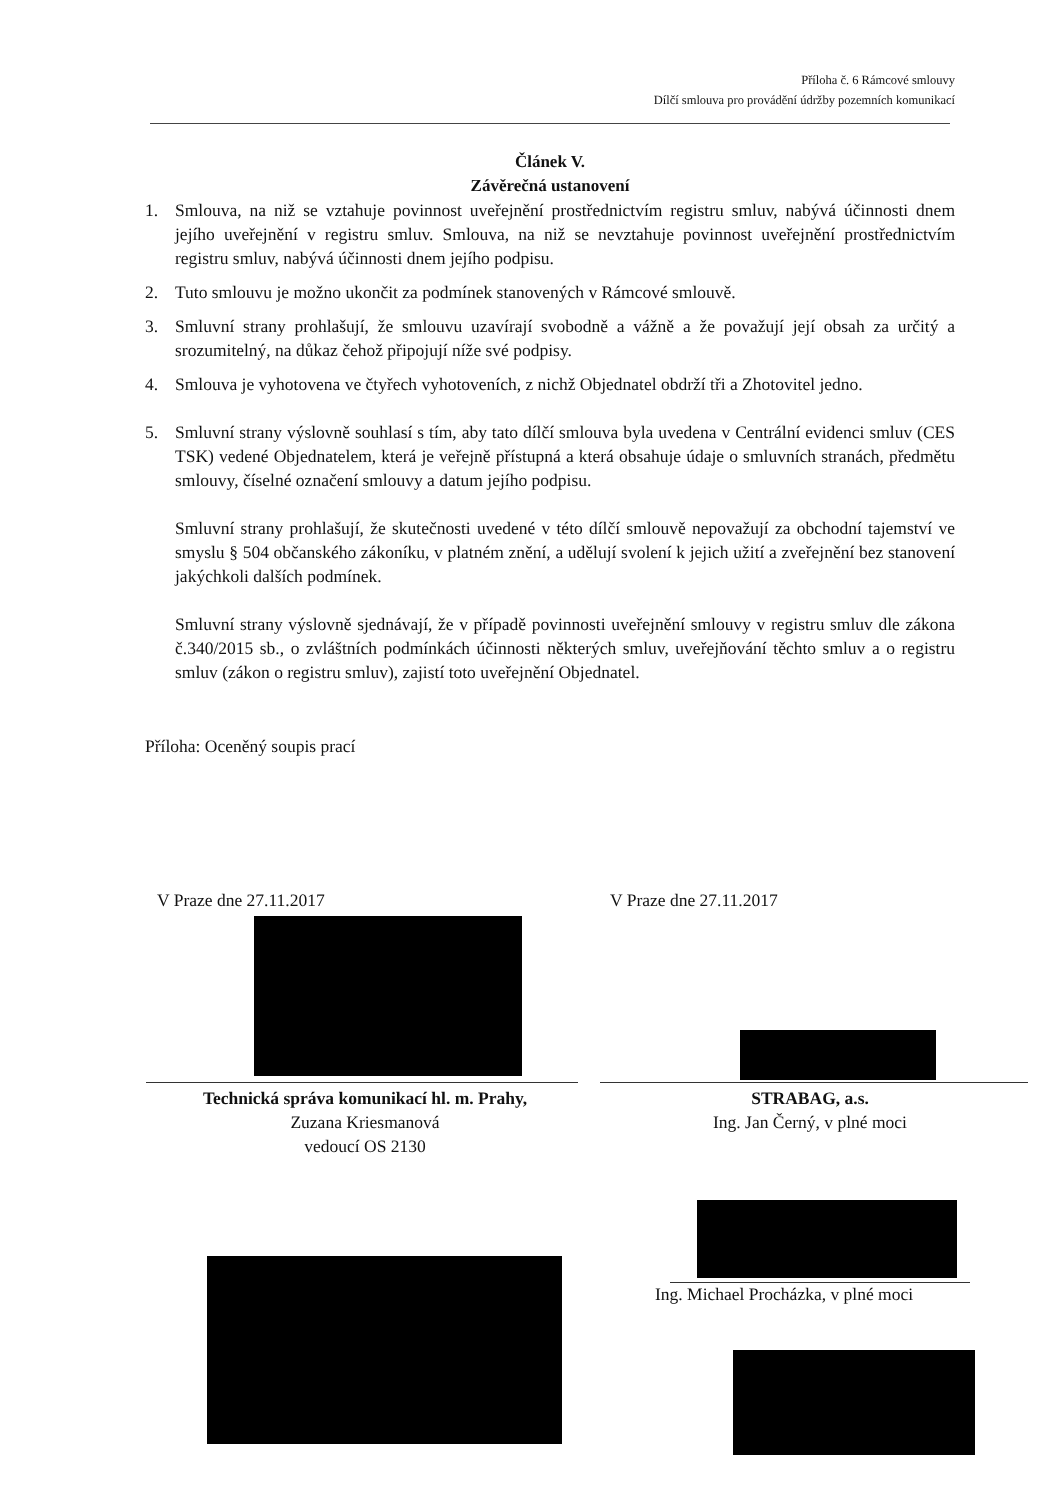Příloha č. 6 Rámcové smlouvy
Dílčí smlouva pro provádění údržby pozemních komunikací
Článek V.
Závěrečná ustanovení
1. Smlouva, na niž se vztahuje povinnost uveřejnění prostřednictvím registru smluv, nabývá účinnosti dnem jejího uveřejnění v registru smluv. Smlouva, na niž se nevztahuje povinnost uveřejnění prostřednictvím registru smluv, nabývá účinnosti dnem jejího podpisu.
2. Tuto smlouvu je možno ukončit za podmínek stanovených v Rámcové smlouvě.
3. Smluvní strany prohlašují, že smlouvu uzavírají svobodně a vážně a že považují její obsah za určitý a srozumitelný, na důkaz čehož připojují níže své podpisy.
4. Smlouva je vyhotovena ve čtyřech vyhotoveních, z nichž Objednatel obdrží tři a Zhotovitel jedno.
5. Smluvní strany výslovně souhlasí s tím, aby tato dílčí smlouva byla uvedena v Centrální evidenci smluv (CES TSK) vedené Objednatelem, která je veřejně přístupná a která obsahuje údaje o smluvních stranách, předmětu smlouvy, číselné označení smlouvy a datum jejího podpisu.
Smluvní strany prohlašují, že skutečnosti uvedené v této dílčí smlouvě nepovažují za obchodní tajemství ve smyslu § 504 občanského zákoníku, v platném znění, a udělují svolení k jejich užití a zveřejnění bez stanovení jakýchkoli dalších podmínek.
Smluvní strany výslovně sjednávají, že v případě povinnosti uveřejnění smlouvy v registru smluv dle zákona č.340/2015 sb., o zvláštních podmínkách účinnosti některých smluv, uveřejňování těchto smluv a o registru smluv (zákon o registru smluv), zajistí toto uveřejnění Objednatel.
Příloha: Oceněný soupis prací
V Praze dne 27.11.2017 V Praze dne 27.11.2017
Technická správa komunikací hl. m. Prahy,
Zuzana Kriesmanová
vedoucí OS 2130
STRABAG, a.s.
Ing. Jan Černý, v plné moci
Ing. Michael Procházka, v plné moci